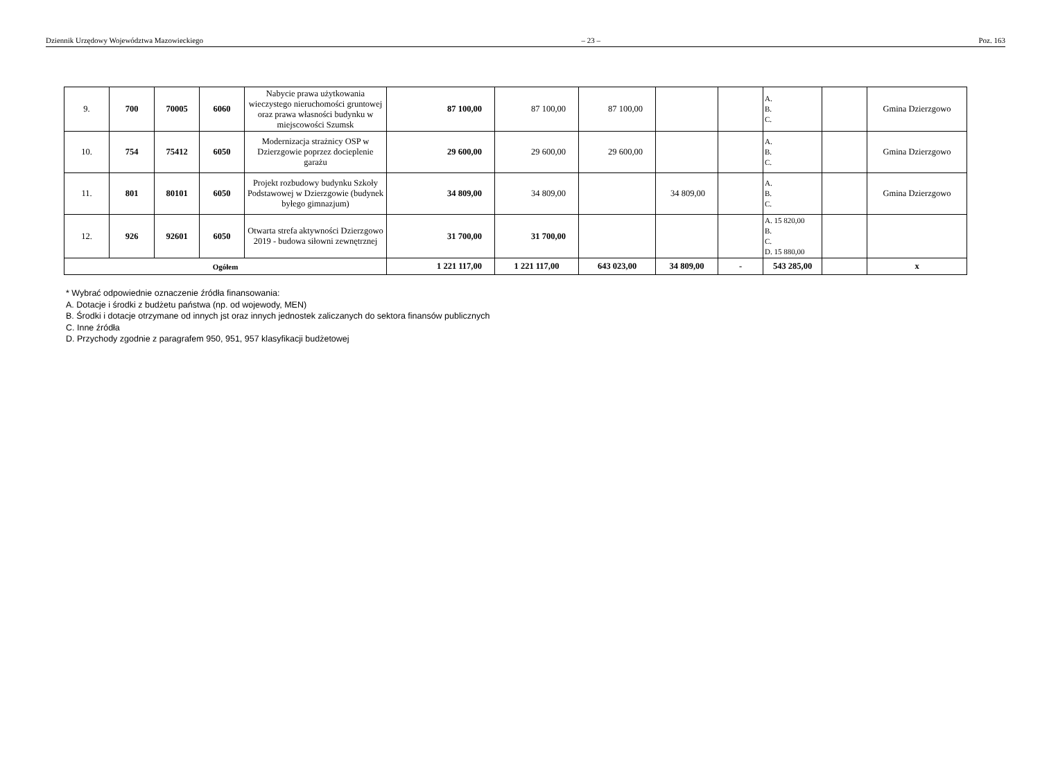Dziennik Urzędowy Województwa Mazowieckiego – 23 – Poz. 163
| 9. | 700 | 70005 | 6060 | Nabycie prawa użytkowania wieczystego nieruchomości gruntowej oraz prawa własności budynku w miejscowości Szumsk | 87 100,00 | 87 100,00 | 87 100,00 | | | A. B. C. | | Gmina Dzierzgowo |
| 10. | 754 | 75412 | 6050 | Modernizacja strażnicy OSP w Dzierzgowie poprzez docieplenie garażu | 29 600,00 | 29 600,00 | 29 600,00 | | | A. B. C. | | Gmina Dzierzgowo |
| 11. | 801 | 80101 | 6050 | Projekt rozbudowy budynku Szkoły Podstawowej w Dzierzgowie (budynek byłego gimnazjum) | 34 809,00 | 34 809,00 | | 34 809,00 | | A. B. C. | | Gmina Dzierzgowo |
| 12. | 926 | 92601 | 6050 | Otwarta strefa aktywności Dzierzgowo 2019 - budowa siłowni zewnętrznej | 31 700,00 | 31 700,00 | | | | A. 15 820,00 B. C. D. 15 880,00 | | |
| Ogółem | | | | | 1 221 117,00 | 1 221 117,00 | 643 023,00 | 34 809,00 | - | 543 285,00 | | x |
* Wybrać odpowiednie oznaczenie źródła finansowania:
A. Dotacje i środki z budżetu państwa (np. od wojewody, MEN)
B. Środki i dotacje otrzymane od innych jst oraz innych jednostek zaliczanych do sektora finansów publicznych
C. Inne źródła
D. Przychody zgodnie z paragrafem 950, 951, 957 klasyfikacji budżetowej